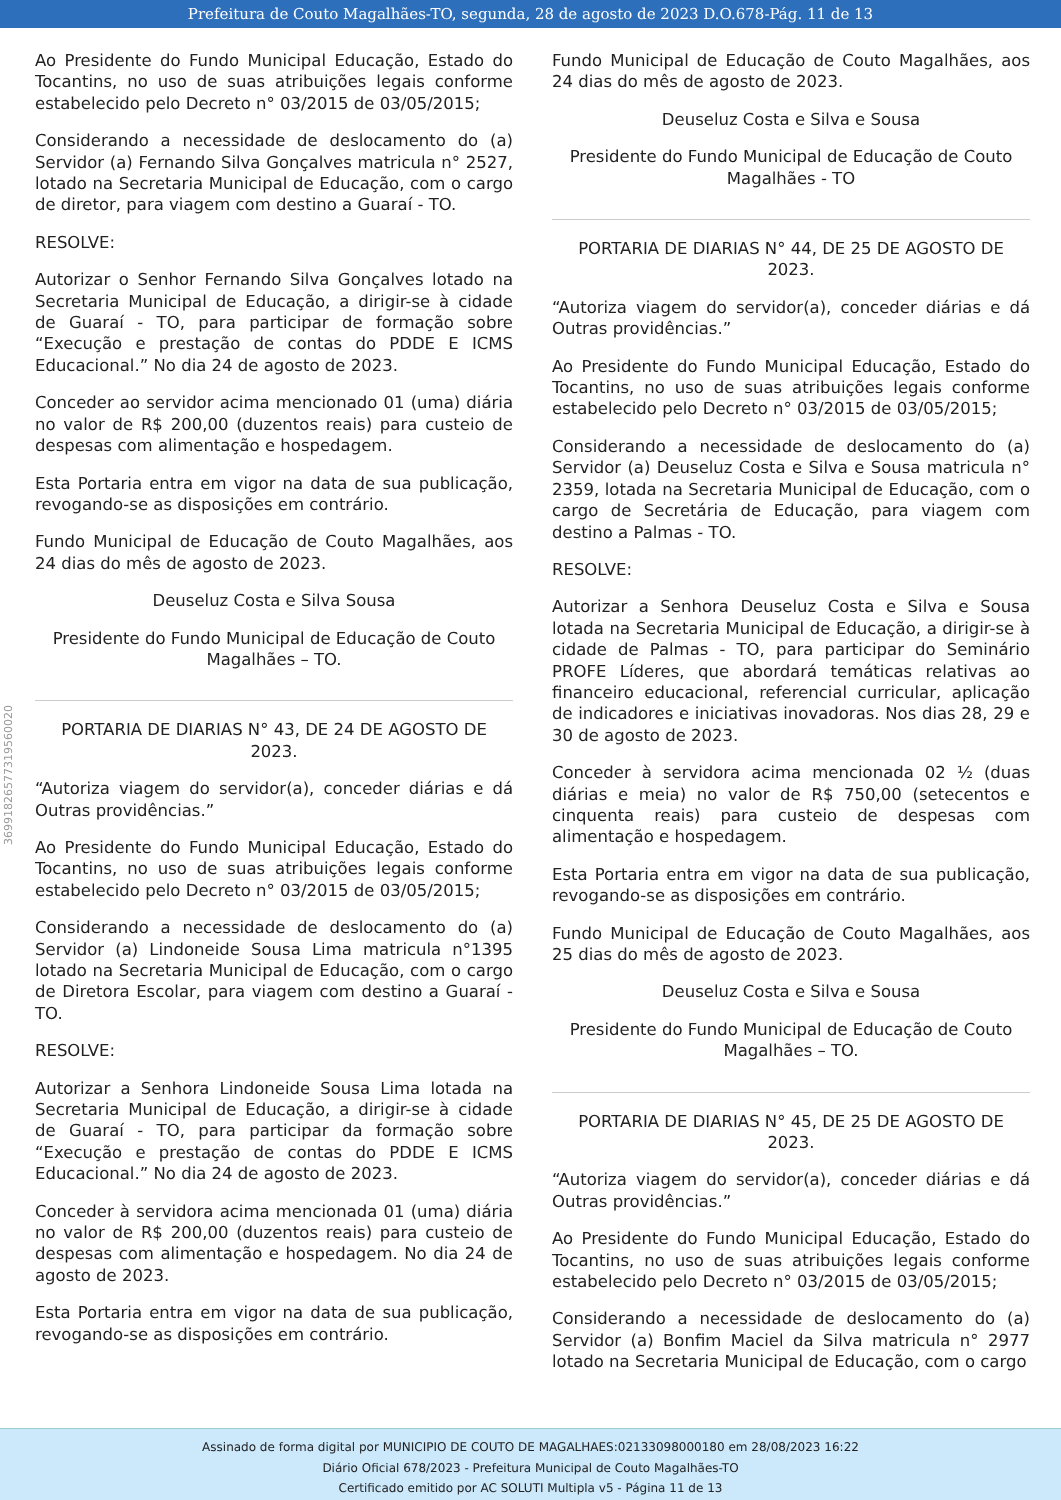Prefeitura de Couto Magalhães-TO, segunda, 28 de agosto de 2023 D.O.678-Pág. 11 de 13
36991826577319560020
Ao Presidente do Fundo Municipal Educação, Estado do Tocantins, no uso de suas atribuições legais conforme estabelecido pelo Decreto n° 03/2015 de 03/05/2015;
Considerando a necessidade de deslocamento do (a) Servidor (a) Fernando Silva Gonçalves matricula n° 2527, lotado na Secretaria Municipal de Educação, com o cargo de diretor, para viagem com destino a Guaraí - TO.
RESOLVE:
Autorizar o Senhor Fernando Silva Gonçalves lotado na Secretaria Municipal de Educação, a dirigir-se à cidade de Guaraí - TO, para participar de formação sobre “Execução e prestação de contas do PDDE E ICMS Educacional.” No dia 24 de agosto de 2023.
Conceder ao servidor acima mencionado 01 (uma) diária no valor de R$ 200,00 (duzentos reais) para custeio de despesas com alimentação e hospedagem.
Esta Portaria entra em vigor na data de sua publicação, revogando-se as disposições em contrário.
Fundo Municipal de Educação de Couto Magalhães, aos 24 dias do mês de agosto de 2023.
Deuseluz Costa e Silva Sousa
Presidente do Fundo Municipal de Educação de Couto Magalhães – TO.
PORTARIA DE DIARIAS N° 43, DE 24 DE AGOSTO DE 2023.
“Autoriza viagem do servidor(a), conceder diárias e dá Outras providências.”
Ao Presidente do Fundo Municipal Educação, Estado do Tocantins, no uso de suas atribuições legais conforme estabelecido pelo Decreto n° 03/2015 de 03/05/2015;
Considerando a necessidade de deslocamento do (a) Servidor (a) Lindoneide Sousa Lima matricula n°1395 lotado na Secretaria Municipal de Educação, com o cargo de Diretora Escolar, para viagem com destino a Guaraí - TO.
RESOLVE:
Autorizar a Senhora Lindoneide Sousa Lima lotada na Secretaria Municipal de Educação, a dirigir-se à cidade de Guaraí - TO, para participar da formação sobre “Execução e prestação de contas do PDDE E ICMS Educacional.” No dia 24 de agosto de 2023.
Conceder à servidora acima mencionada 01 (uma) diária no valor de R$ 200,00 (duzentos reais) para custeio de despesas com alimentação e hospedagem. No dia 24 de agosto de 2023.
Esta Portaria entra em vigor na data de sua publicação, revogando-se as disposições em contrário.
Fundo Municipal de Educação de Couto Magalhães, aos 24 dias do mês de agosto de 2023.
Deuseluz Costa e Silva e Sousa
Presidente do Fundo Municipal de Educação de Couto Magalhães - TO
PORTARIA DE DIARIAS N° 44, DE 25 DE AGOSTO DE 2023.
“Autoriza viagem do servidor(a), conceder diárias e dá Outras providências.”
Ao Presidente do Fundo Municipal Educação, Estado do Tocantins, no uso de suas atribuições legais conforme estabelecido pelo Decreto n° 03/2015 de 03/05/2015;
Considerando a necessidade de deslocamento do (a) Servidor (a) Deuseluz Costa e Silva e Sousa matricula n° 2359, lotada na Secretaria Municipal de Educação, com o cargo de Secretária de Educação, para viagem com destino a Palmas - TO.
RESOLVE:
Autorizar a Senhora Deuseluz Costa e Silva e Sousa lotada na Secretaria Municipal de Educação, a dirigir-se à cidade de Palmas - TO, para participar do Seminário PROFE Líderes, que abordará temáticas relativas ao financeiro educacional, referencial curricular, aplicação de indicadores e iniciativas inovadoras. Nos dias 28, 29 e 30 de agosto de 2023.
Conceder à servidora acima mencionada 02 ½ (duas diárias e meia) no valor de R$ 750,00 (setecentos e cinquenta reais) para custeio de despesas com alimentação e hospedagem.
Esta Portaria entra em vigor na data de sua publicação, revogando-se as disposições em contrário.
Fundo Municipal de Educação de Couto Magalhães, aos 25 dias do mês de agosto de 2023.
Deuseluz Costa e Silva e Sousa
Presidente do Fundo Municipal de Educação de Couto Magalhães – TO.
PORTARIA DE DIARIAS N° 45, DE 25 DE AGOSTO DE 2023.
“Autoriza viagem do servidor(a), conceder diárias e dá Outras providências.”
Ao Presidente do Fundo Municipal Educação, Estado do Tocantins, no uso de suas atribuições legais conforme estabelecido pelo Decreto n° 03/2015 de 03/05/2015;
Considerando a necessidade de deslocamento do (a) Servidor (a) Bonfim Maciel da Silva matricula n° 2977 lotado na Secretaria Municipal de Educação, com o cargo
Assinado de forma digital por MUNICIPIO DE COUTO DE MAGALHAES:02133098000180 em 28/08/2023 16:22
Diário Oficial 678/2023 - Prefeitura Municipal de Couto Magalhães-TO
Certificado emitido por AC SOLUTI Multipla v5 - Página 11 de 13